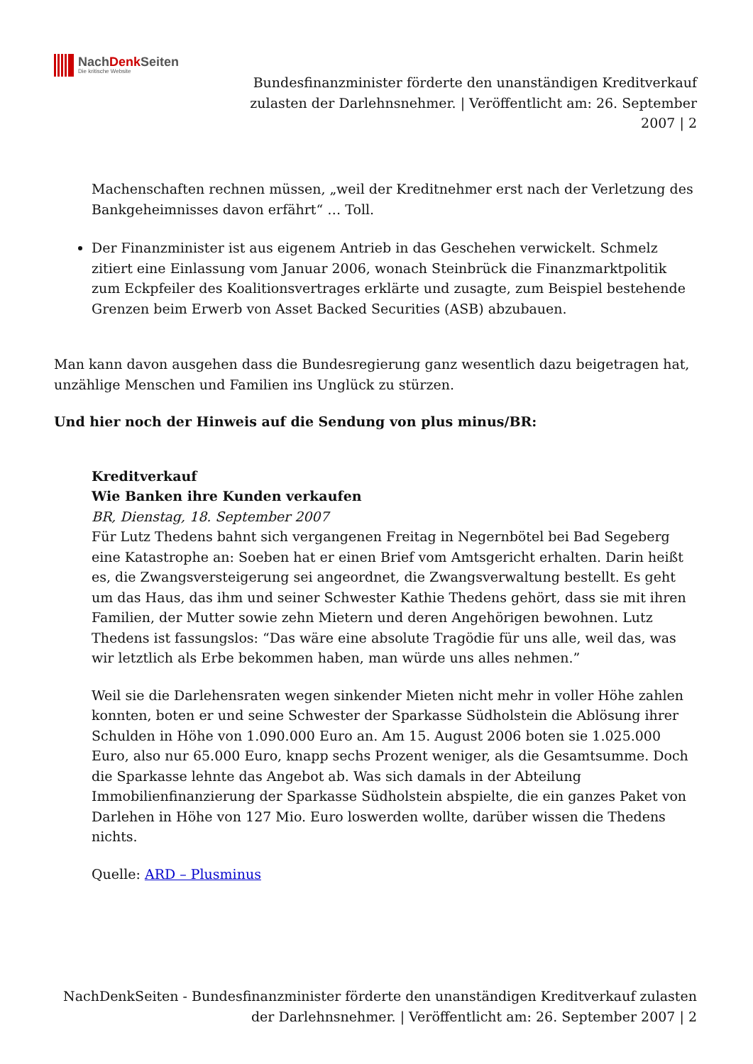NachDenk Seiten
Die kritische Website
Bundesfinanzminister förderte den unanständigen Kreditverkauf zulasten der Darlehnsnehmer. | Veröffentlicht am: 26. September 2007 | 2
Machenschaften rechnen müssen, „weil der Kreditnehmer erst nach der Verletzung des Bankgeheimnisses davon erfährt“ … Toll.
Der Finanzminister ist aus eigenem Antrieb in das Geschehen verwickelt. Schmelz zitiert eine Einlassung vom Januar 2006, wonach Steinbrück die Finanzmarktpolitik zum Eckpfeiler des Koalitionsvertrages erklärte und zusagte, zum Beispiel bestehende Grenzen beim Erwerb von Asset Backed Securities (ASB) abzubauen.
Man kann davon ausgehen dass die Bundesregierung ganz wesentlich dazu beigetragen hat, unzählige Menschen und Familien ins Unglück zu stürzen.
Und hier noch der Hinweis auf die Sendung von plus minus/BR:
Kreditverkauf
Wie Banken ihre Kunden verkaufen
BR, Dienstag, 18. September 2007
Für Lutz Thedens bahnt sich vergangenen Freitag in Negernbötel bei Bad Segeberg eine Katastrophe an: Soeben hat er einen Brief vom Amtsgericht erhalten. Darin heißt es, die Zwangsversteigerung sei angeordnet, die Zwangsverwaltung bestellt. Es geht um das Haus, das ihm und seiner Schwester Kathie Thedens gehört, dass sie mit ihren Familien, der Mutter sowie zehn Mietern und deren Angehörigen bewohnen. Lutz Thedens ist fassungslos: “Das wäre eine absolute Tragödie für uns alle, weil das, was wir letztlich als Erbe bekommen haben, man würde uns alles nehmen.”
Weil sie die Darlehensraten wegen sinkender Mieten nicht mehr in voller Höhe zahlen konnten, boten er und seine Schwester der Sparkasse Südholstein die Ablösung ihrer Schulden in Höhe von 1.090.000 Euro an. Am 15. August 2006 boten sie 1.025.000 Euro, also nur 65.000 Euro, knapp sechs Prozent weniger, als die Gesamtsumme. Doch die Sparkasse lehnte das Angebot ab. Was sich damals in der Abteilung Immobilienfinanzierung der Sparkasse Südholstein abspielte, die ein ganzes Paket von Darlehen in Höhe von 127 Mio. Euro loswerden wollte, darüber wissen die Thedens nichts.
Quelle: ARD – Plusminus
NachDenkSeiten - Bundesfinanzminister förderte den unanständigen Kreditverkauf zulasten der Darlehnsnehmer. | Veröffentlicht am: 26. September 2007 | 2